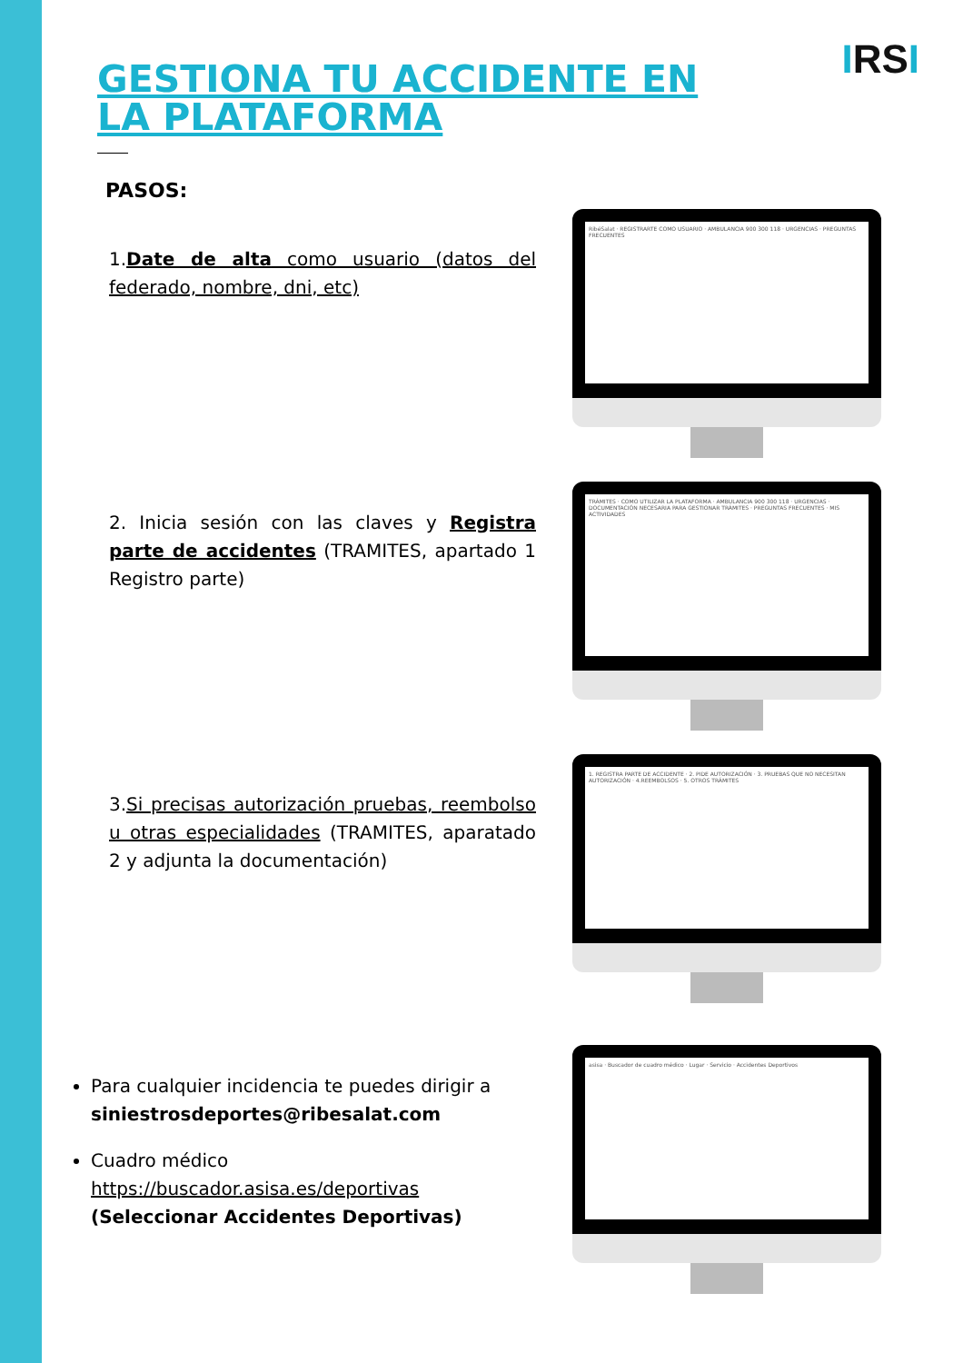IRSI
GESTIONA TU ACCIDENTE EN LA PLATAFORMA
PASOS:
1.Date de alta como usuario (datos del federado, nombre, dni, etc)
RibéSalat · REGISTRARTE COMO USUARIO · AMBULANCIA 900 300 118 · URGENCIAS · PREGUNTAS FRECUENTES
2. Inicia sesión con las claves y Registra parte de accidentes (TRAMITES, apartado 1 Registro parte)
TRÁMITES · COMO UTILIZAR LA PLATAFORMA · AMBULANCIA 900 300 118 · URGENCIAS · DOCUMENTACIÓN NECESARIA PARA GESTIONAR TRÁMITES · PREGUNTAS FRECUENTES · MIS ACTIVIDADES
3.Si precisas autorización pruebas, reembolso u otras especialidades (TRAMITES, aparatado 2 y adjunta la documentación)
1. REGISTRA PARTE DE ACCIDENTE · 2. PIDE AUTORIZACIÓN · 3. PRUEBAS QUE NO NECESITAN AUTORIZACIÓN · 4.REEMBOLSOS · 5. OTROS TRÁMITES
Para cualquier incidencia te puedes dirigir a siniestrosdeportes@ribesalat.com
Cuadro médico https://buscador.asisa.es/deportivas (Seleccionar Accidentes Deportivas)
asisa · Buscador de cuadro médico · Lugar · Servicio · Accidentes Deportivos